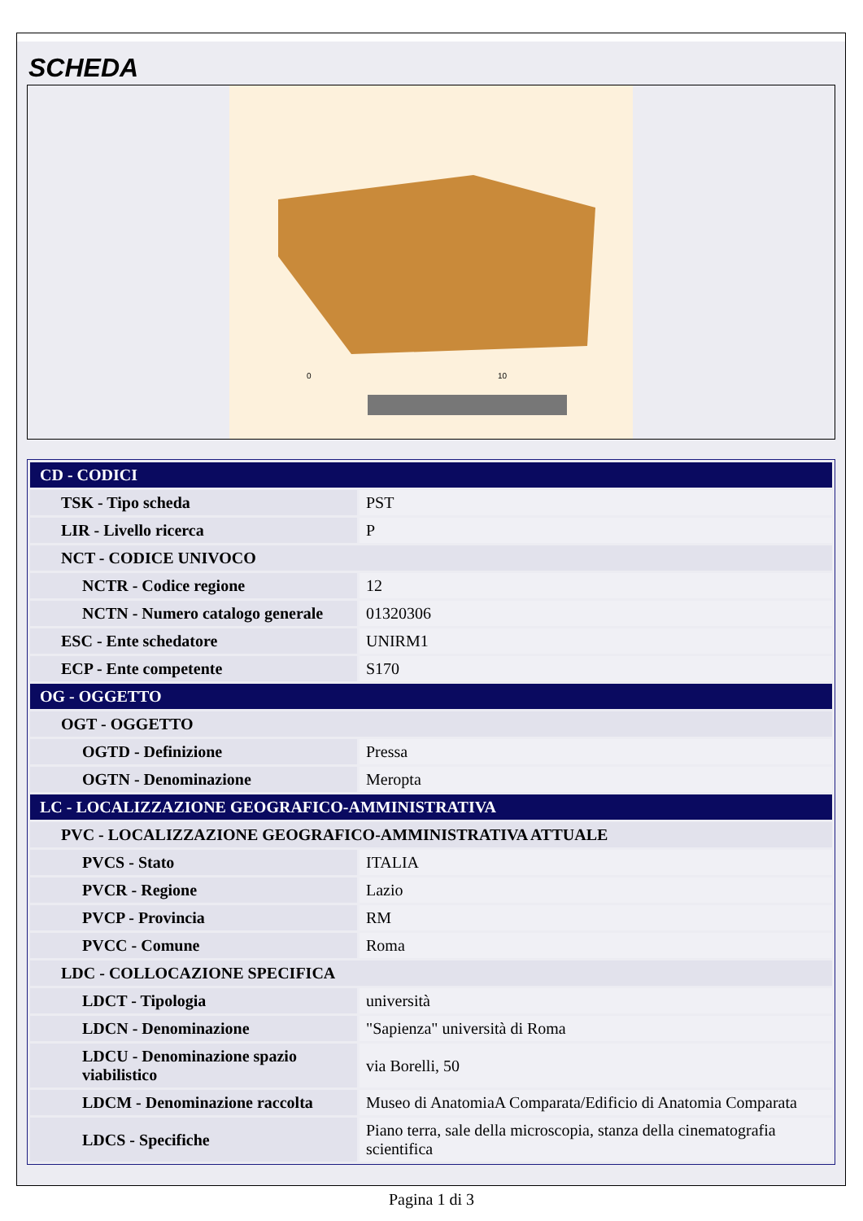SCHEDA
0
10
| CD - CODICI | |
| TSK - Tipo scheda | PST |
| LIR - Livello ricerca | P |
| NCT - CODICE UNIVOCO | |
| NCTR - Codice regione | 12 |
| NCTN - Numero catalogo generale | 01320306 |
| ESC - Ente schedatore | UNIRM1 |
| ECP - Ente competente | S170 |
| OG - OGGETTO | |
| OGT - OGGETTO | |
| OGTD - Definizione | Pressa |
| OGTN - Denominazione | Meropta |
| LC - LOCALIZZAZIONE GEOGRAFICO-AMMINISTRATIVA | |
| PVC - LOCALIZZAZIONE GEOGRAFICO-AMMINISTRATIVA ATTUALE | |
| PVCS - Stato | ITALIA |
| PVCR - Regione | Lazio |
| PVCP - Provincia | RM |
| PVCC - Comune | Roma |
| LDC - COLLOCAZIONE SPECIFICA | |
| LDCT - Tipologia | università |
| LDCN - Denominazione | "Sapienza" università di Roma |
| LDCU - Denominazione spazio viabilistico | via Borelli, 50 |
| LDCM - Denominazione raccolta | Museo di AnatomiaA Comparata/Edificio di Anatomia Comparata |
| LDCS - Specifiche | Piano terra, sale della microscopia, stanza della cinematografia scientifica |
Pagina 1 di 3